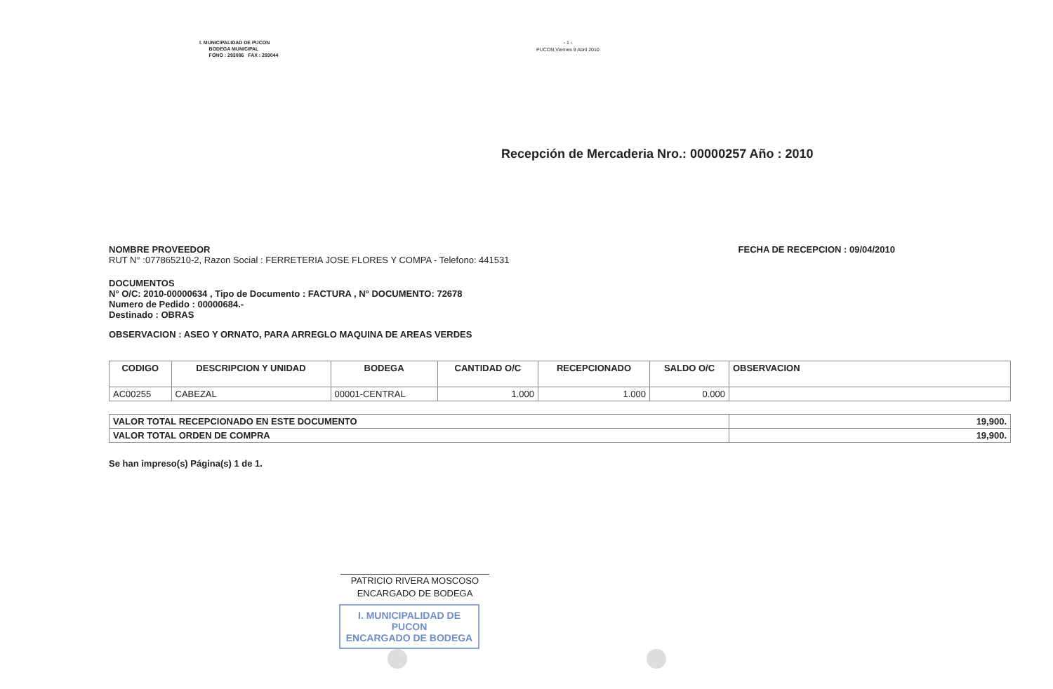I. MUNICIPALIDAD DE PUCON
BODEGA MUNICIPAL
FONO : 293086 FAX : 293044
- 1 -
PUCON,Viernes 9 Abril 2010
Recepción de Mercaderia Nro.: 00000257 Año : 2010
NOMBRE PROVEEDOR
RUT N° :077865210-2, Razon Social : FERRETERIA JOSE FLORES Y COMPA - Telefono: 441531
FECHA DE RECEPCION : 09/04/2010
DOCUMENTOS
N° O/C: 2010-00000634 , Tipo de Documento : FACTURA , N° DOCUMENTO: 72678
Numero de Pedido : 00000684.-
Destinado : OBRAS
OBSERVACION : ASEO Y ORNATO, PARA ARREGLO MAQUINA DE AREAS VERDES
| CODIGO | DESCRIPCION Y UNIDAD | BODEGA | CANTIDAD O/C | RECEPCIONADO | SALDO O/C | OBSERVACION |
| --- | --- | --- | --- | --- | --- | --- |
| AC00255 | CABEZAL | 00001-CENTRAL | 1.000 | 1.000 | 0.000 | |
| VALOR TOTAL RECEPCIONADO EN ESTE DOCUMENTO | 19,900. |
| VALOR TOTAL ORDEN DE COMPRA | 19,900. |
Se han impreso(s) Página(s) 1 de 1.
PATRICIO RIVERA MOSCOSO
ENCARGADO DE BODEGA
I. MUNICIPALIDAD DE PUCON
ENCARGADO DE BODEGA